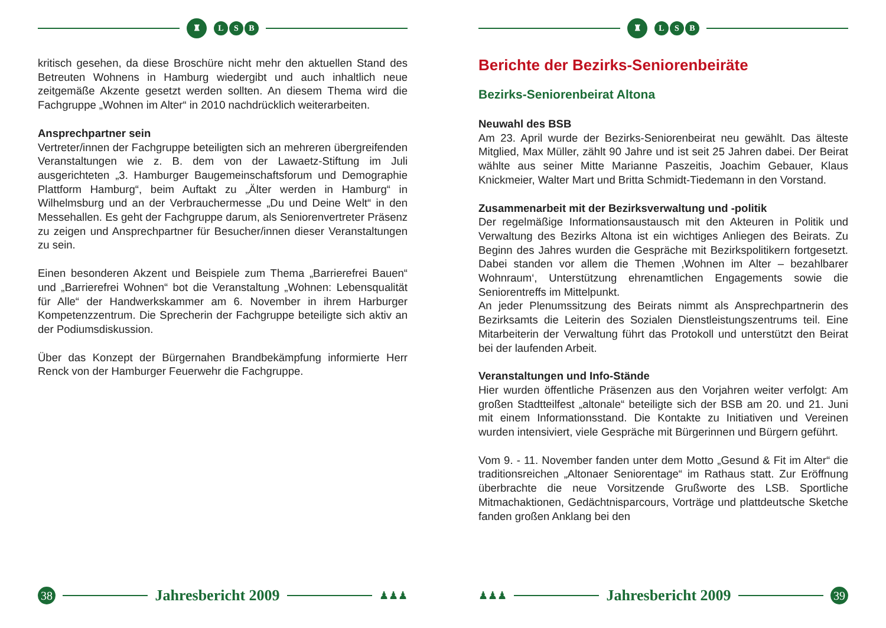♜
L S B
kritisch gesehen, da diese Broschüre nicht mehr den aktuellen Stand des Betreuten Wohnens in Hamburg wiedergibt und auch inhaltlich neue zeitgemäße Akzente gesetzt werden sollten. An diesem Thema wird die Fachgruppe „Wohnen im Alter“ in 2010 nachdrücklich weiterarbeiten.
Ansprechpartner sein
Vertreter/innen der Fachgruppe beteiligten sich an mehreren übergreifenden Veranstaltungen wie z. B. dem von der Lawaetz-Stiftung im Juli ausgerichteten „3. Hamburger Baugemeinschaftsforum und Demographie Plattform Hamburg“, beim Auftakt zu „Älter werden in Hamburg“ in Wilhelmsburg und an der Verbrauchermesse „Du und Deine Welt“ in den Messehallen. Es geht der Fachgruppe darum, als Seniorenvertreter Präsenz zu zeigen und Ansprechpartner für Besucher/innen dieser Veranstaltungen zu sein.
Einen besonderen Akzent und Beispiele zum Thema „Barrierefrei Bauen“ und „Barrierefrei Wohnen“ bot die Veranstaltung „Wohnen: Lebensqualität für Alle“ der Handwerkskammer am 6. November in ihrem Harburger Kompetenzzentrum. Die Sprecherin der Fachgruppe beteiligte sich aktiv an der Podiumsdiskussion.
Über das Konzept der Bürgernahen Brandbekämpfung informierte Herr Renck von der Hamburger Feuerwehr die Fachgruppe.
38
Jahresbericht 2009
♟♟♟
♜
L S B
Berichte der Bezirks-Seniorenbeiräte
Bezirks-Seniorenbeirat Altona
Neuwahl des BSB
Am 23. April wurde der Bezirks-Seniorenbeirat neu gewählt. Das älteste Mitglied, Max Müller, zählt 90 Jahre und ist seit 25 Jahren dabei. Der Beirat wählte aus seiner Mitte Marianne Paszeitis, Joachim Gebauer, Klaus Knickmeier, Walter Mart und Britta Schmidt-Tiedemann in den Vorstand.
Zusammenarbeit mit der Bezirksverwaltung und -politik
Der regelmäßige Informationsaustausch mit den Akteuren in Politik und Verwaltung des Bezirks Altona ist ein wichtiges Anliegen des Beirats. Zu Beginn des Jahres wurden die Gespräche mit Bezirkspolitikern fortgesetzt. Dabei standen vor allem die Themen ‚Wohnen im Alter – bezahlbarer Wohnraum‘, Unterstützung ehrenamtlichen Engagements sowie die Seniorentreffs im Mittelpunkt.
An jeder Plenumssitzung des Beirats nimmt als Ansprechpartnerin des Bezirksamts die Leiterin des Sozialen Dienstleistungszentrums teil. Eine Mitarbeiterin der Verwaltung führt das Protokoll und unterstützt den Beirat bei der laufenden Arbeit.
Veranstaltungen und Info-Stände
Hier wurden öffentliche Präsenzen aus den Vorjahren weiter verfolgt: Am großen Stadtteilfest „altonale“ beteiligte sich der BSB am 20. und 21. Juni mit einem Informationsstand. Die Kontakte zu Initiativen und Vereinen wurden intensiviert, viele Gespräche mit Bürgerinnen und Bürgern geführt.
Vom 9. - 11. November fanden unter dem Motto „Gesund & Fit im Alter“ die traditionsreichen „Altonaer Seniorentage“ im Rathaus statt. Zur Eröffnung überbrachte die neue Vorsitzende Grußworte des LSB. Sportliche Mitmachaktionen, Gedächtnisparcours, Vorträge und plattdeutsche Sketche fanden großen Anklang bei den
♟♟♟
Jahresbericht 2009
39